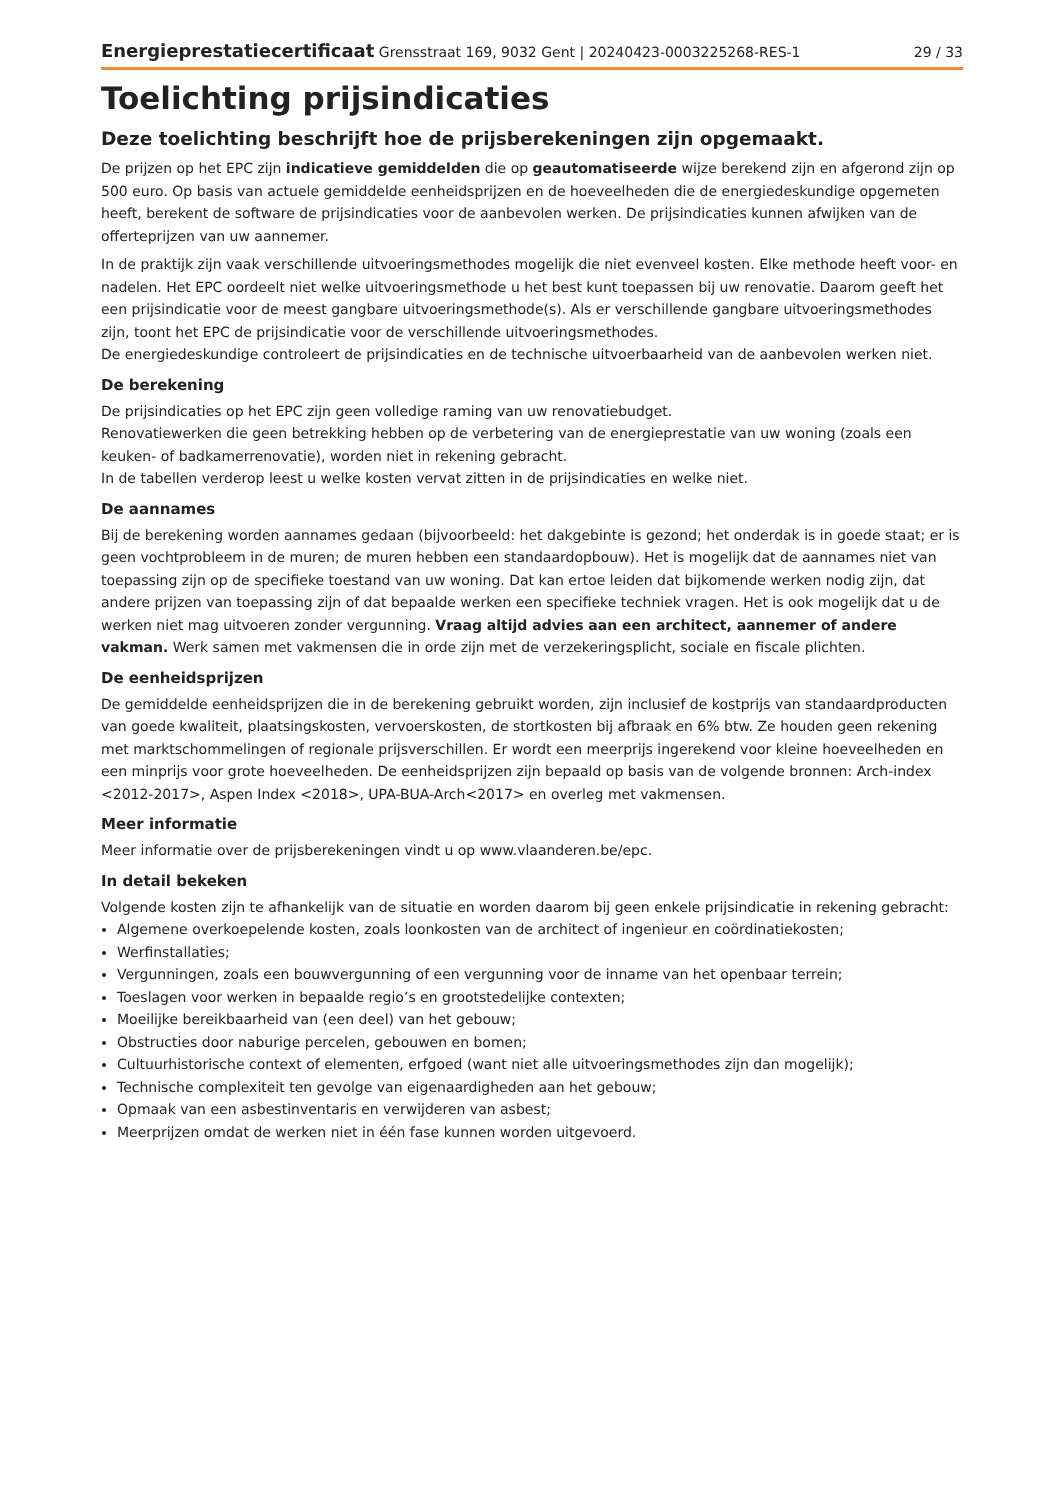Energieprestatiecertificaat Grensstraat 169, 9032 Gent | 20240423-0003225268-RES-1
29 / 33
Toelichting prijsindicaties
Deze toelichting beschrijft hoe de prijsberekeningen zijn opgemaakt.
De prijzen op het EPC zijn indicatieve gemiddelden die op geautomatiseerde wijze berekend zijn en afgerond zijn op 500 euro. Op basis van actuele gemiddelde eenheidsprijzen en de hoeveelheden die de energiedeskundige opgemeten heeft, berekent de software de prijsindicaties voor de aanbevolen werken. De prijsindicaties kunnen afwijken van de offerteprijzen van uw aannemer.
In de praktijk zijn vaak verschillende uitvoeringsmethodes mogelijk die niet evenveel kosten. Elke methode heeft voor- en nadelen. Het EPC oordeelt niet welke uitvoeringsmethode u het best kunt toepassen bij uw renovatie. Daarom geeft het een prijsindicatie voor de meest gangbare uitvoeringsmethode(s). Als er verschillende gangbare uitvoeringsmethodes zijn, toont het EPC de prijsindicatie voor de verschillende uitvoeringsmethodes.
De energiedeskundige controleert de prijsindicaties en de technische uitvoerbaarheid van de aanbevolen werken niet.
De berekening
De prijsindicaties op het EPC zijn geen volledige raming van uw renovatiebudget.
Renovatiewerken die geen betrekking hebben op de verbetering van de energieprestatie van uw woning (zoals een keuken- of badkamerrenovatie), worden niet in rekening gebracht.
In de tabellen verderop leest u welke kosten vervat zitten in de prijsindicaties en welke niet.
De aannames
Bij de berekening worden aannames gedaan (bijvoorbeeld: het dakgebinte is gezond; het onderdak is in goede staat; er is geen vochtprobleem in de muren; de muren hebben een standaardopbouw). Het is mogelijk dat de aannames niet van toepassing zijn op de specifieke toestand van uw woning. Dat kan ertoe leiden dat bijkomende werken nodig zijn, dat andere prijzen van toepassing zijn of dat bepaalde werken een specifieke techniek vragen. Het is ook mogelijk dat u de werken niet mag uitvoeren zonder vergunning. Vraag altijd advies aan een architect, aannemer of andere vakman. Werk samen met vakmensen die in orde zijn met de verzekeringsplicht, sociale en fiscale plichten.
De eenheidsprijzen
De gemiddelde eenheidsprijzen die in de berekening gebruikt worden, zijn inclusief de kostprijs van standaardproducten van goede kwaliteit, plaatsingskosten, vervoerskosten, de stortkosten bij afbraak en 6% btw. Ze houden geen rekening met marktschommelingen of regionale prijsverschillen. Er wordt een meerprijs ingerekend voor kleine hoeveelheden en een minprijs voor grote hoeveelheden. De eenheidsprijzen zijn bepaald op basis van de volgende bronnen: Arch-index <2012-2017>, Aspen Index <2018>, UPA-BUA-Arch<2017> en overleg met vakmensen.
Meer informatie
Meer informatie over de prijsberekeningen vindt u op www.vlaanderen.be/epc.
In detail bekeken
Volgende kosten zijn te afhankelijk van de situatie en worden daarom bij geen enkele prijsindicatie in rekening gebracht:
Algemene overkoepelende kosten, zoals loonkosten van de architect of ingenieur en coördinatiekosten;
Werfinstallaties;
Vergunningen, zoals een bouwvergunning of een vergunning voor de inname van het openbaar terrein;
Toeslagen voor werken in bepaalde regio’s en grootstedelijke contexten;
Moeilijke bereikbaarheid van (een deel) van het gebouw;
Obstructies door naburige percelen, gebouwen en bomen;
Cultuurhistorische context of elementen, erfgoed (want niet alle uitvoeringsmethodes zijn dan mogelijk);
Technische complexiteit ten gevolge van eigenaardigheden aan het gebouw;
Opmaak van een asbestinventaris en verwijderen van asbest;
Meerprijzen omdat de werken niet in één fase kunnen worden uitgevoerd.